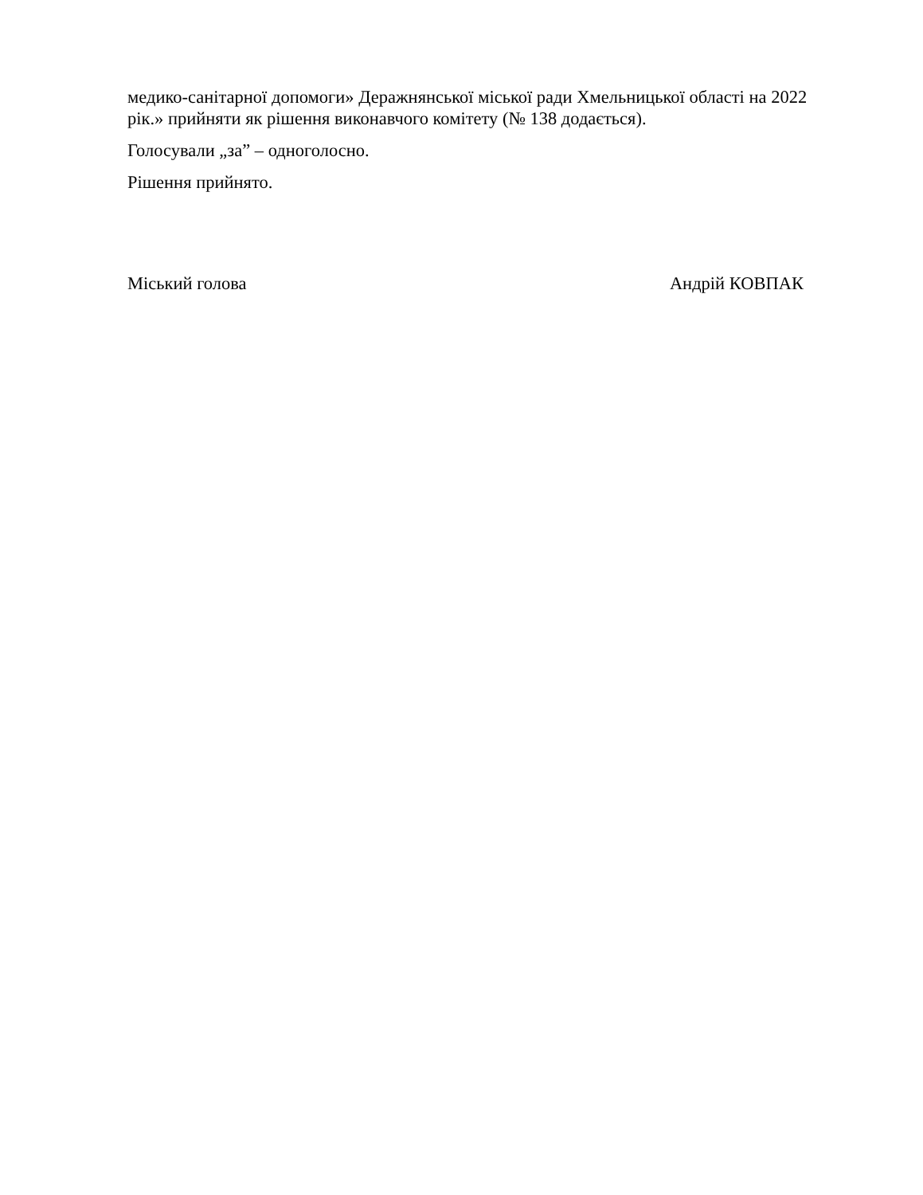медико-санітарної допомоги» Деражнянської міської ради Хмельницької області на 2022 рік.» прийняти як рішення виконавчого комітету (№ 138 додається).
Голосували „за” – одноголосно.
Рішення прийнято.
Міський голова Андрій КОВПАК